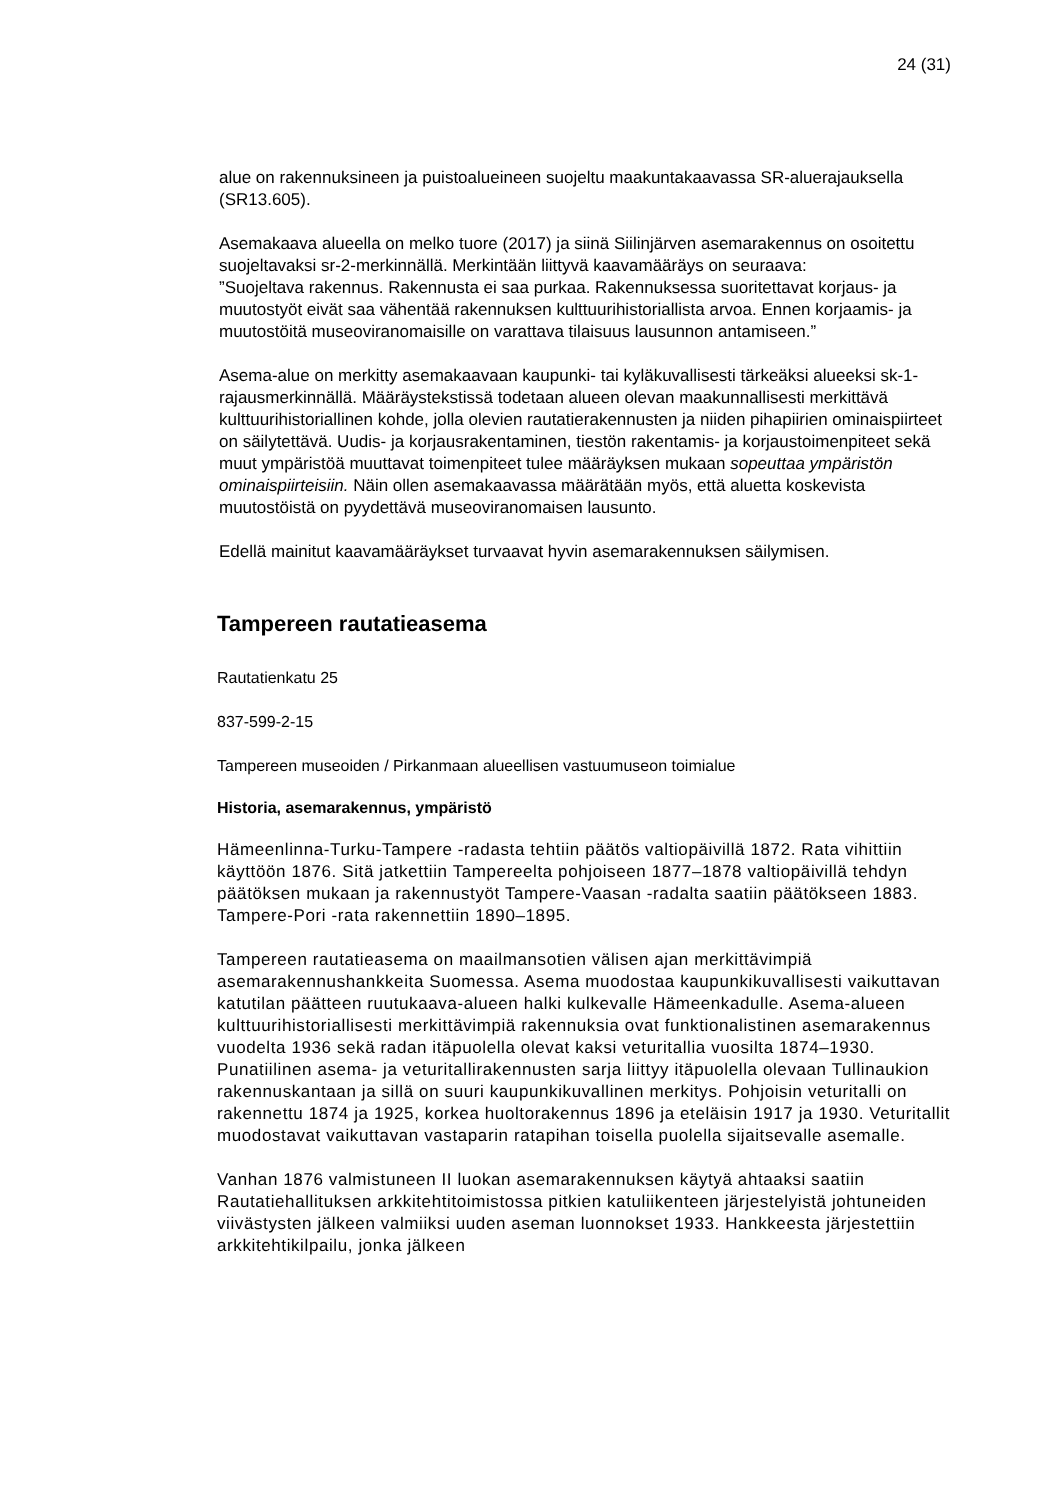24 (31)
alue on rakennuksineen ja puistoalueineen suojeltu maakuntakaavassa SR-aluerajauksella (SR13.605).
Asemakaava alueella on melko tuore (2017) ja siinä Siilinjärven asemarakennus on osoitettu suojeltavaksi sr-2-merkinnällä. Merkintään liittyvä kaavamääräys on seuraava:
”Suojeltava rakennus. Rakennusta ei saa purkaa. Rakennuksessa suoritettavat korjaus- ja muutostyöt eivät saa vähentää rakennuksen kulttuurihistoriallista arvoa. Ennen korjaamis- ja muutostöitä museoviranomaisille on varattava tilaisuus lausunnon antamiseen.”
Asema-alue on merkitty asemakaavaan kaupunki- tai kyläkuvallisesti tärkeäksi alueeksi sk-1-rajausmerkinnällä. Määräystekstissä todetaan alueen olevan maakunnallisesti merkittävä kulttuurihistoriallinen kohde, jolla olevien rautatierakennusten ja niiden pihapiirien ominaispiirteet on säilytettävä. Uudis- ja korjausrakentaminen, tiestön rakentamis- ja korjaustoimenpiteet sekä muut ympäristöä muuttavat toimenpiteet tulee määräyksen mukaan sopeuttaa ympäristön ominaispiirteisiin. Näin ollen asemakaavassa määrätään myös, että aluetta koskevista muutostöistä on pyydettävä museoviranomaisen lausunto.
Edellä mainitut kaavamääräykset turvaavat hyvin asemarakennuksen säilymisen.
Tampereen rautatieasema
Rautatienkatu 25
837-599-2-15
Tampereen museoiden / Pirkanmaan alueellisen vastuumuseon toimialue
Historia, asemarakennus, ympäristö
Hämeenlinna-Turku-Tampere -radasta tehtiin päätös valtiopäivillä 1872. Rata vihittiin käyttöön 1876. Sitä jatkettiin Tampereelta pohjoiseen 1877–1878 valtiopäivillä tehdyn päätöksen mukaan ja rakennustyöt Tampere-Vaasan -radalta saatiin päätökseen 1883. Tampere-Pori -rata rakennettiin 1890–1895.
Tampereen rautatieasema on maailmansotien välisen ajan merkittävimpiä asemarakennushankkeita Suomessa. Asema muodostaa kaupunkikuvallisesti vaikuttavan katutilan päätteen ruutukaava-alueen halki kulkevalle Hämeenkadulle. Asema-alueen kulttuurihistoriallisesti merkittävimpiä rakennuksia ovat funktionalistinen asemarakennus vuodelta 1936 sekä radan itäpuolella olevat kaksi veturitallia vuosilta 1874–1930. Punatiilinen asema- ja veturitallirakennusten sarja liittyy itäpuolella olevaan Tullinaukion rakennuskantaan ja sillä on suuri kaupunkikuvallinen merkitys. Pohjoisin veturitalli on rakennettu 1874 ja 1925, korkea huoltorakennus 1896 ja eteläisin 1917 ja 1930. Veturitallit muodostavat vaikuttavan vastaparin ratapihan toisella puolella sijaitsevalle asemalle.
Vanhan 1876 valmistuneen II luokan asemarakennuksen käytyä ahtaaksi saatiin Rautatiehallituksen arkkitehtitoimistossa pitkien katuliikenteen järjestelyistä johtuneiden viivästysten jälkeen valmiiksi uuden aseman luonnokset 1933. Hankkeesta järjestettiin arkkitehtikilpailu, jonka jälkeen